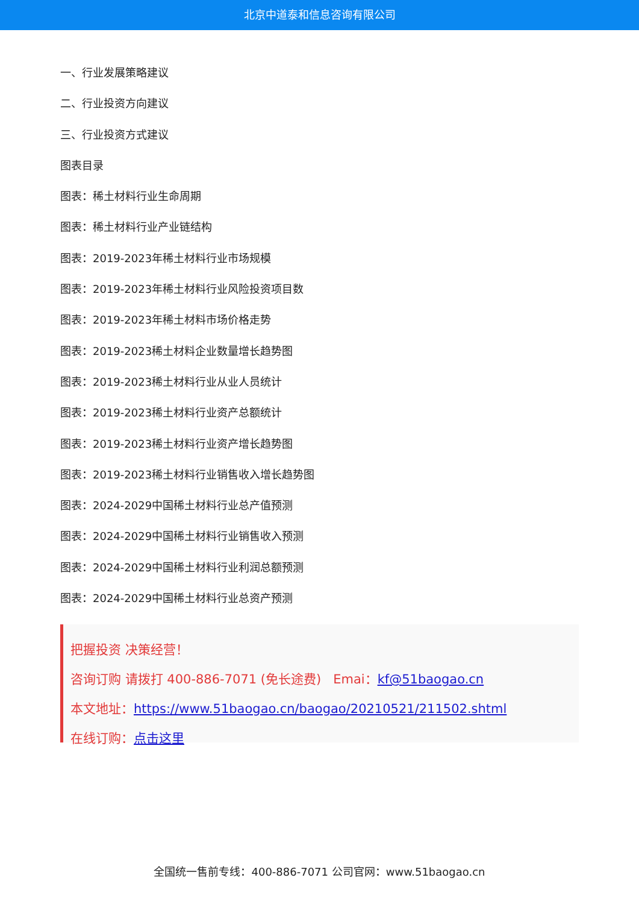北京中道泰和信息咨询有限公司
一、行业发展策略建议
二、行业投资方向建议
三、行业投资方式建议
图表目录
图表：稀土材料行业生命周期
图表：稀土材料行业产业链结构
图表：2019-2023年稀土材料行业市场规模
图表：2019-2023年稀土材料行业风险投资项目数
图表：2019-2023年稀土材料市场价格走势
图表：2019-2023稀土材料企业数量增长趋势图
图表：2019-2023稀土材料行业从业人员统计
图表：2019-2023稀土材料行业资产总额统计
图表：2019-2023稀土材料行业资产增长趋势图
图表：2019-2023稀土材料行业销售收入增长趋势图
图表：2024-2029中国稀土材料行业总产值预测
图表：2024-2029中国稀土材料行业销售收入预测
图表：2024-2029中国稀土材料行业利润总额预测
图表：2024-2029中国稀土材料行业总资产预测
把握投资 决策经营！
咨询订购 请拨打 400-886-7071 (免长途费) Emai：kf@51baogao.cn
本文地址：https://www.51baogao.cn/baogao/20210521/211502.shtml
在线订购：点击这里
全国统一售前专线：400-886-7071 公司官网：www.51baogao.cn